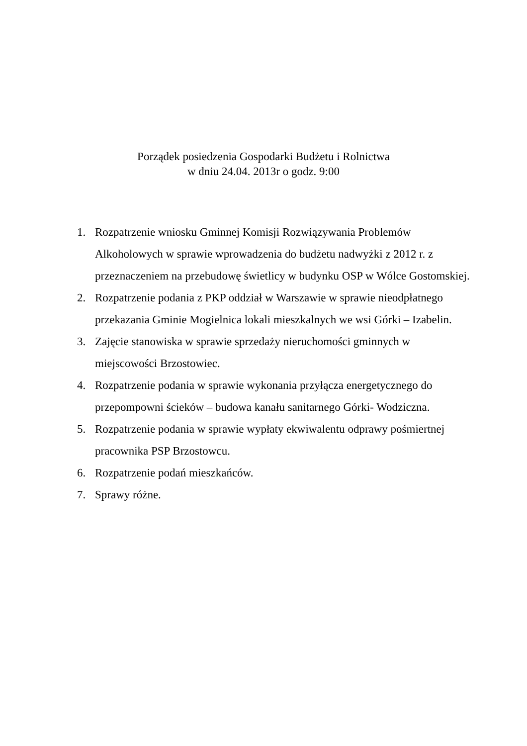Porządek posiedzenia Gospodarki Budżetu i Rolnictwa
w dniu 24.04. 2013r o godz. 9:00
1. Rozpatrzenie wniosku Gminnej Komisji Rozwiązywania Problemów Alkoholowych w sprawie wprowadzenia do budżetu nadwyżki z 2012 r. z przeznaczeniem na przebudowę świetlicy w budynku OSP w Wólce Gostomskiej.
2. Rozpatrzenie podania z PKP oddział w Warszawie w sprawie nieodpłatnego przekazania Gminie Mogielnica lokali mieszkalnych we wsi Górki – Izabelin.
3. Zajęcie stanowiska w sprawie sprzedaży nieruchomości gminnych w miejscowości Brzostowiec.
4. Rozpatrzenie podania w sprawie wykonania przyłącza energetycznego do przepompowni ścieków – budowa kanału sanitarnego Górki- Wodziczna.
5. Rozpatrzenie podania w sprawie wypłaty ekwiwalentu odprawy pośmiertnej pracownika PSP Brzostowcu.
6. Rozpatrzenie podań mieszkańców.
7. Sprawy różne.